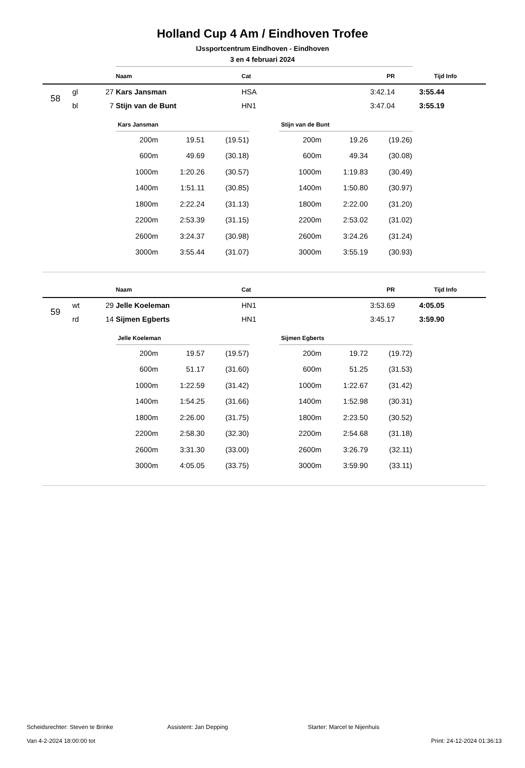Holland Cup 4 Am / Eindhoven Trofee
IJssportcentrum Eindhoven - Eindhoven
3 en 4 februari 2024
| | | | Naam | Cat | PR | Tijd | Info |
| --- | --- | --- | --- | --- | --- | --- | --- |
| 58 | gl | 27 | Kars Jansman | HSA | 3:42.14 | 3:55.44 | |
| | bl | 7 | Stijn van de Bunt | HN1 | 3:47.04 | 3:55.19 | |
Kars Jansman
| 200m | 19.51 | (19.51) |
| 600m | 49.69 | (30.18) |
| 1000m | 1:20.26 | (30.57) |
| 1400m | 1:51.11 | (30.85) |
| 1800m | 2:22.24 | (31.13) |
| 2200m | 2:53.39 | (31.15) |
| 2600m | 3:24.37 | (30.98) |
| 3000m | 3:55.44 | (31.07) |
Stijn van de Bunt
| 200m | 19.26 | (19.26) |
| 600m | 49.34 | (30.08) |
| 1000m | 1:19.83 | (30.49) |
| 1400m | 1:50.80 | (30.97) |
| 1800m | 2:22.00 | (31.20) |
| 2200m | 2:53.02 | (31.02) |
| 2600m | 3:24.26 | (31.24) |
| 3000m | 3:55.19 | (30.93) |
| | | | Naam | Cat | PR | Tijd | Info |
| --- | --- | --- | --- | --- | --- | --- | --- |
| 59 | wt | 29 | Jelle Koeleman | HN1 | 3:53.69 | 4:05.05 | |
| | rd | 14 | Sijmen Egberts | HN1 | 3:45.17 | 3:59.90 | |
Jelle Koeleman
| 200m | 19.57 | (19.57) |
| 600m | 51.17 | (31.60) |
| 1000m | 1:22.59 | (31.42) |
| 1400m | 1:54.25 | (31.66) |
| 1800m | 2:26.00 | (31.75) |
| 2200m | 2:58.30 | (32.30) |
| 2600m | 3:31.30 | (33.00) |
| 3000m | 4:05.05 | (33.75) |
Sijmen Egberts
| 200m | 19.72 | (19.72) |
| 600m | 51.25 | (31.53) |
| 1000m | 1:22.67 | (31.42) |
| 1400m | 1:52.98 | (30.31) |
| 1800m | 2:23.50 | (30.52) |
| 2200m | 2:54.68 | (31.18) |
| 2600m | 3:26.79 | (32.11) |
| 3000m | 3:59.90 | (33.11) |
Scheidsrechter: Steven te Brinke Assistent: Jan Depping Starter: Marcel te Nijenhuis
Van 4-2-2024 18:00:00 tot Print: 24-12-2024 01:36:13